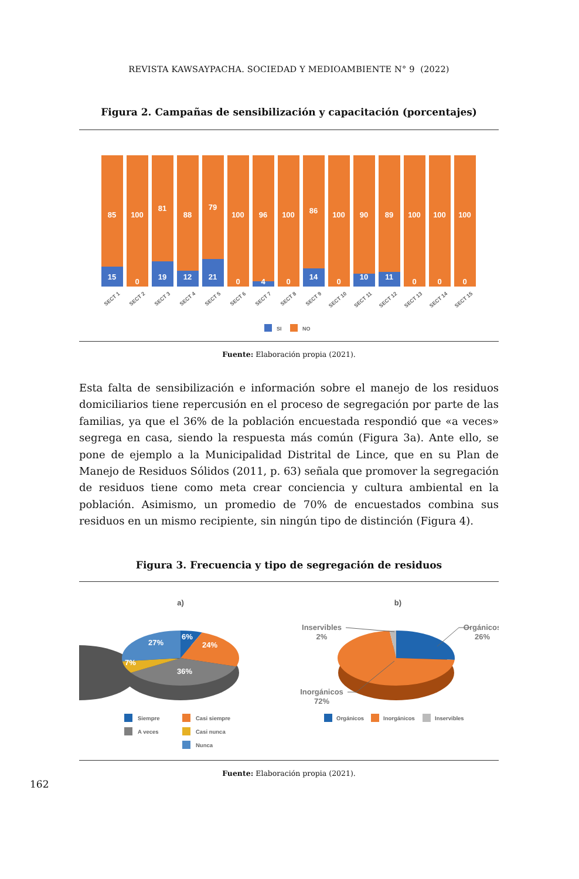REVISTA KAWSAYPACHA. SOCIEDAD Y MEDIOAMBIENTE N° 9 (2022)
Figura 2. Campañas de sensibilización y capacitación (porcentajes)
85
100
81
88
79
100
96
100
86
100
90
89
100
100
100
15
0
19
12
21
0
4
0
14
0
10
11
0
0
0
SECT 1
SECT 2
SECT 3
SECT 4
SECT 5
SECT 6
SECT 7
SECT 8
SECT 9
SECT 10
SECT 11
SECT 12
SECT 13
SECT 14
SECT 15
SI
NO
Fuente: Elaboración propia (2021).
Esta falta de sensibilización e información sobre el manejo de los residuos domiciliarios tiene repercusión en el proceso de segregación por parte de las familias, ya que el 36% de la población encuestada respondió que «a veces» segrega en casa, siendo la respuesta más común (Figura 3a). Ante ello, se pone de ejemplo a la Municipalidad Distrital de Lince, que en su Plan de Manejo de Residuos Sólidos (2011, p. 63) señala que promover la segregación de residuos tiene como meta crear conciencia y cultura ambiental en la población. Asimismo, un promedio de 70% de encuestados combina sus residuos en un mismo recipiente, sin ningún tipo de distinción (Figura 4).
Figura 3. Frecuencia y tipo de segregación de residuos
a)
6%
24%
36%
7%
27%
Siempre
Casi siempre
A veces
Casi nunca
Nunca
b)
Inservibles
2%
Orgánicos
26%
Inorgánicos
72%
Orgánicos
Inorgánicos
Inservibles
Fuente: Elaboración propia (2021).
162